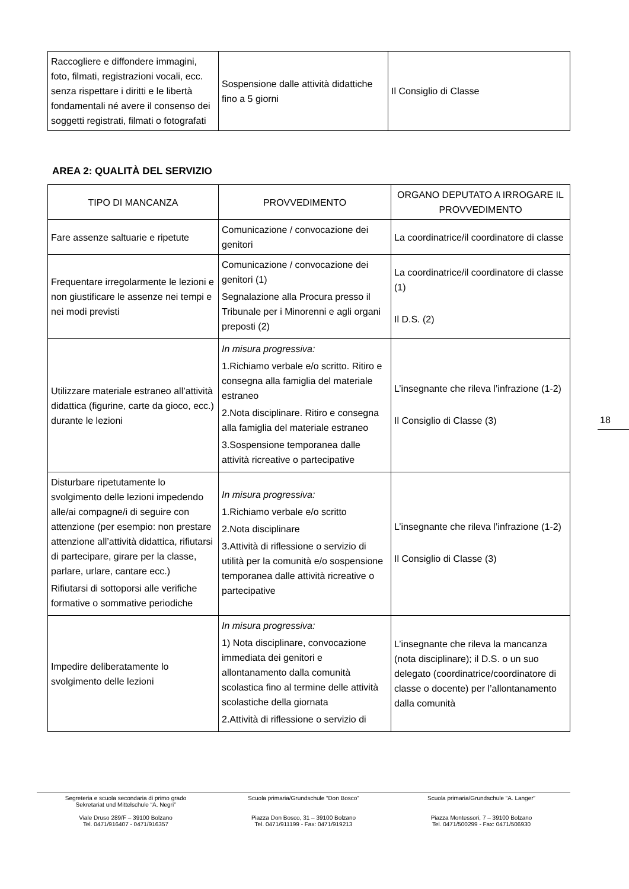| Raccogliere e diffondere immagini, foto, filmati, registrazioni vocali, ecc. senza rispettare i diritti e le libertà fondamentali né avere il consenso dei soggetti registrati, filmati o fotografati | Sospensione dalle attività didattiche fino a 5 giorni | Il Consiglio di Classe |
AREA 2: QUALITÀ DEL SERVIZIO
| TIPO DI MANCANZA | PROVVEDIMENTO | ORGANO DEPUTATO A IRROGARE IL PROVVEDIMENTO |
| --- | --- | --- |
| Fare assenze saltuarie e ripetute | Comunicazione / convocazione dei genitori | La coordinatrice/il coordinatore di classe |
| Frequentare irregolarmente le lezioni e non giustificare le assenze nei tempi e nei modi previsti | Comunicazione / convocazione dei genitori (1) Segnalazione alla Procura presso il Tribunale per i Minorenni e agli organi preposti (2) | La coordinatrice/il coordinatore di classe (1) Il D.S. (2) |
| Utilizzare materiale estraneo all’attività didattica (figurine, carte da gioco, ecc.) durante le lezioni | In misura progressiva: 1.Richiamo verbale e/o scritto. Ritiro e consegna alla famiglia del materiale estraneo 2.Nota disciplinare. Ritiro e consegna alla famiglia del materiale estraneo 3.Sospensione temporanea dalle attività ricreative o partecipative | L’insegnante che rileva l’infrazione (1-2) Il Consiglio di Classe (3) |
| Disturbare ripetutamente lo svolgimento delle lezioni impedendo alle/ai compagne/i di seguire con attenzione (per esempio: non prestare attenzione all’attività didattica, rifiutarsi di partecipare, girare per la classe, parlare, urlare, cantare ecc.) Rifiutarsi di sottoporsi alle verifiche formative o sommative periodiche | In misura progressiva: 1.Richiamo verbale e/o scritto 2.Nota disciplinare 3.Attività di riflessione o servizio di utilità per la comunità e/o sospensione temporanea dalle attività ricreative o partecipative | L’insegnante che rileva l’infrazione (1-2) Il Consiglio di Classe (3) |
| Impedire deliberatamente lo svolgimento delle lezioni | In misura progressiva: 1) Nota disciplinare, convocazione immediata dei genitori e allontanamento dalla comunità scolastica fino al termine delle attività scolastiche della giornata 2.Attività di riflessione o servizio di | L’insegnante che rileva la mancanza (nota disciplinare); il D.S. o un suo delegato (coordinatrice/coordinatore di classe o docente) per l’allontanamento dalla comunità |
18
Segreteria e scuola secondaria di primo grado
Sekretariat und Mittelschule “A. Negri”
Viale Druso 289/F – 39100 Bolzano
Tel. 0471/916407 - 0471/916357
Scuola primaria/Grundschule “Don Bosco”
Piazza Don Bosco, 31 – 39100 Bolzano
Tel. 0471/911199 - Fax: 0471/919213
Scuola primaria/Grundschule “A. Langer”
Piazza Montessori, 7 – 39100 Bolzano
Tel. 0471/500299 - Fax: 0471/506930